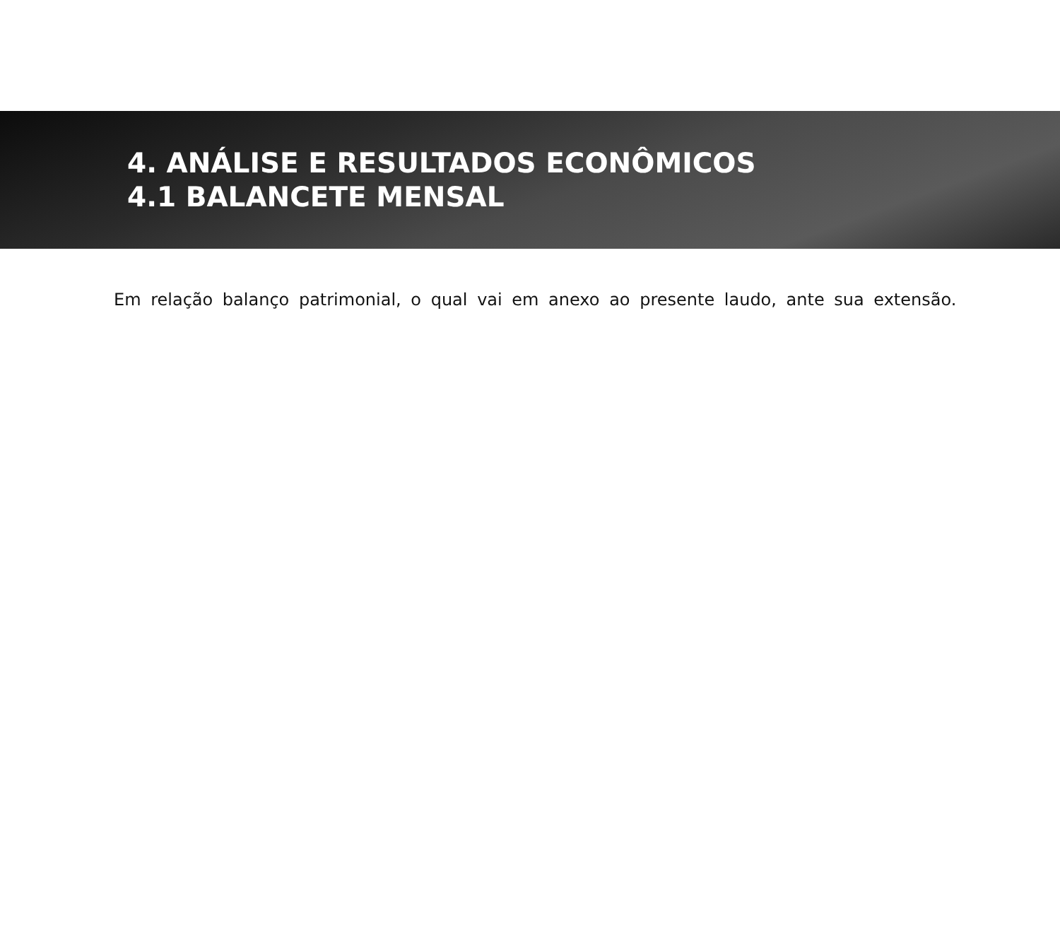4. ANÁLISE E RESULTADOS ECONÔMICOS
4.1 BALANCETE MENSAL
Em relação balanço patrimonial, o qual vai em anexo ao presente laudo, ante sua extensão.